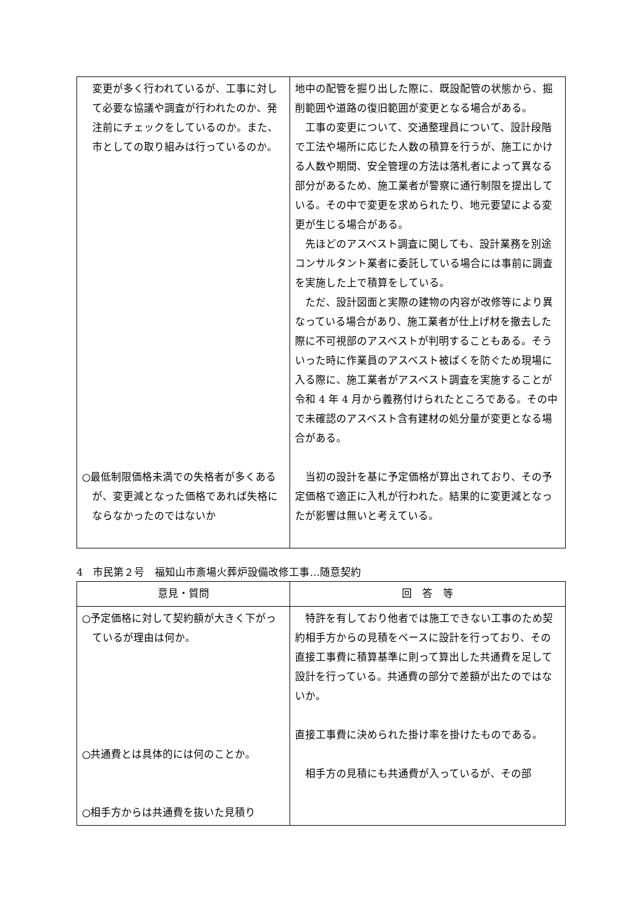| 変更が多く行われているが、工事に対して必要な協議や調査が行われたのか、発注前にチェックをしているのか。また、市としての取り組みは行っているのか。 ○最低制限価格未満での失格者が多くあるが、変更減となった価格であれば失格にならなかったのではないか | 地中の配管を掘り出した際に、既設配管の状態から、掘削範囲や道路の復旧範囲が変更となる場合がある。 工事の変更について、交通整理員について、設計段階で工法や場所に応じた人数の積算を行うが、施工にかける人数や期間、安全管理の方法は落札者によって異なる部分があるため、施工業者が警察に通行制限を提出している。その中で変更を求められたり、地元要望による変更が生じる場合がある。 先ほどのアスベスト調査に関しても、設計業務を別途コンサルタント業者に委託している場合には事前に調査を実施した上で積算をしている。 ただ、設計図面と実際の建物の内容が改修等により異なっている場合があり、施工業者が仕上げ材を撤去した際に不可視部のアスベストが判明することもある。そういった時に作業員のアスベスト被ばくを防ぐため現場に入る際に、施工業者がアスベスト調査を実施することが令和 4 年 4 月から義務付けられたところである。その中で未確認のアスベスト含有建材の処分量が変更となる場合がある。 当初の設計を基に予定価格が算出されており、その予定価格で適正に入札が行われた。結果的に変更減となったが影響は無いと考えている。 |
4　市民第２号　福知山市斎場火葬炉設備改修工事…随意契約
| 意見・質問 | 回 答 等 |
| --- | --- |
| ○予定価格に対して契約額が大きく下がっているが理由は何か。 ○共通費とは具体的には何のことか。 ○相手方からは共通費を抜いた見積り | 特許を有しており他者では施工できない工事のため契約相手方からの見積をベースに設計を行っており、その直接工事費に積算基準に則って算出した共通費を足して設計を行っている。共通費の部分で差額が出たのではないか。 直接工事費に決められた掛け率を掛けたものである。 相手方の見積にも共通費が入っているが、その部 |